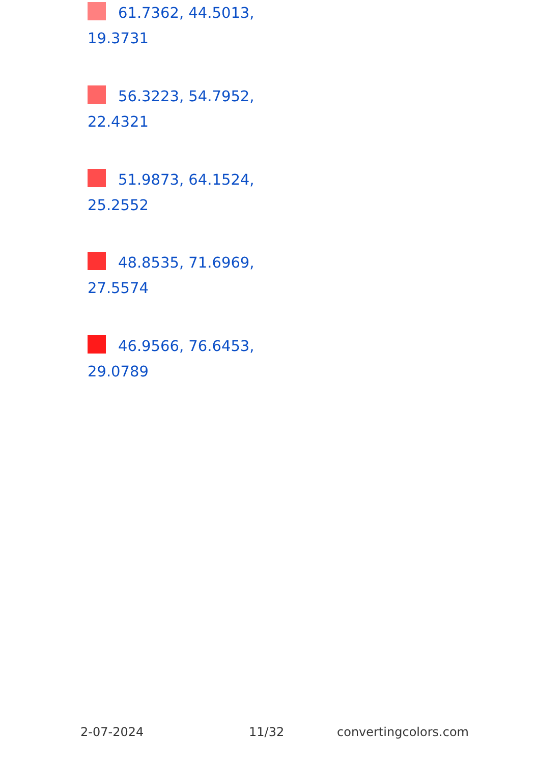61.7362, 44.5013, 19.3731
56.3223, 54.7952, 22.4321
51.9873, 64.1524, 25.2552
48.8535, 71.6969, 27.5574
46.9566, 76.6453, 29.0789
2-07-2024 11/32 convertingcolors.com